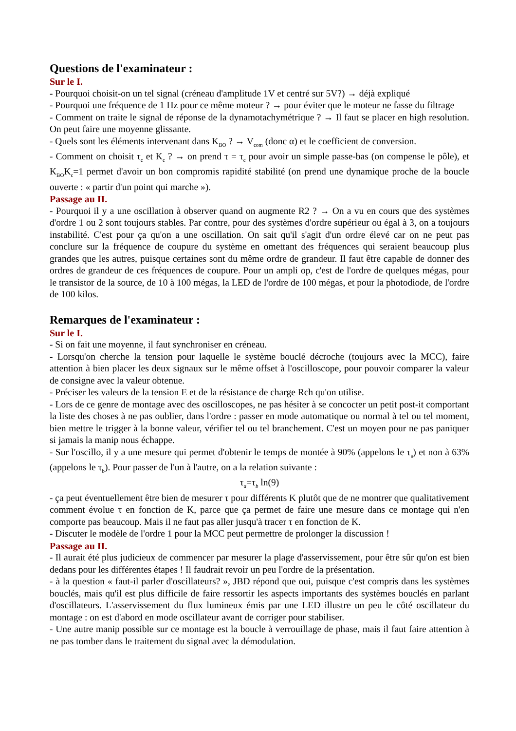Questions de l'examinateur :
Sur le I.
- Pourquoi choisit-on un tel signal (créneau d'amplitude 1V et centré sur 5V?) → déjà expliqué
- Pourquoi une fréquence de 1 Hz pour ce même moteur ? → pour éviter que le moteur ne fasse du filtrage
- Comment on traite le signal de réponse de la dynamotachymétrique ? → Il faut se placer en high resolution. On peut faire une moyenne glissante.
- Quels sont les éléments intervenant dans K<sub>BO</sub> ? → V<sub>com</sub> (donc α) et le coefficient de conversion.
- Comment on choisit τ<sub>c</sub> et K<sub>c</sub> ? → on prend τ = τ<sub>c</sub> pour avoir un simple passe-bas (on compense le pôle), et K<sub>BO</sub>K<sub>c</sub>=1 permet d'avoir un bon compromis rapidité stabilité (on prend une dynamique proche de la boucle ouverte : « partir d'un point qui marche »).
Passage au II.
- Pourquoi il y a une oscillation à observer quand on augmente R2 ? → On a vu en cours que des systèmes d'ordre 1 ou 2 sont toujours stables. Par contre, pour des systèmes d'ordre supérieur ou égal à 3, on a toujours instabilité. C'est pour ça qu'on a une oscillation. On sait qu'il s'agit d'un ordre élevé car on ne peut pas conclure sur la fréquence de coupure du système en omettant des fréquences qui seraient beaucoup plus grandes que les autres, puisque certaines sont du même ordre de grandeur. Il faut être capable de donner des ordres de grandeur de ces fréquences de coupure. Pour un ampli op, c'est de l'ordre de quelques mégas, pour le transistor de la source, de 10 à 100 mégas, la LED de l'ordre de 100 mégas, et pour la photodiode, de l'ordre de 100 kilos.
Remarques de l'examinateur :
Sur le I.
- Si on fait une moyenne, il faut synchroniser en créneau.
- Lorsqu'on cherche la tension pour laquelle le système bouclé décroche (toujours avec la MCC), faire attention à bien placer les deux signaux sur le même offset à l'oscilloscope, pour pouvoir comparer la valeur de consigne avec la valeur obtenue.
- Préciser les valeurs de la tension E et de la résistance de charge Rch qu'on utilise.
- Lors de ce genre de montage avec des oscilloscopes, ne pas hésiter à se concocter un petit post-it comportant la liste des choses à ne pas oublier, dans l'ordre : passer en mode automatique ou normal à tel ou tel moment, bien mettre le trigger à la bonne valeur, vérifier tel ou tel branchement. C'est un moyen pour ne pas paniquer si jamais la manip nous échappe.
- Sur l'oscillo, il y a une mesure qui permet d'obtenir le temps de montée à 90% (appelons le τ<sub>a</sub>) et non à 63% (appelons le τ<sub>b</sub>). Pour passer de l'un à l'autre, on a la relation suivante :
τ<sub>a</sub>=τ<sub>b</sub> ln(9)
- ça peut éventuellement être bien de mesurer τ pour différents K plutôt que de ne montrer que qualitativement comment évolue τ en fonction de K, parce que ça permet de faire une mesure dans ce montage qui n'en comporte pas beaucoup. Mais il ne faut pas aller jusqu'à tracer τ en fonction de K.
- Discuter le modèle de l'ordre 1 pour la MCC peut permettre de prolonger la discussion !
Passage au II.
- Il aurait été plus judicieux de commencer par mesurer la plage d'asservissement, pour être sûr qu'on est bien dedans pour les différentes étapes ! Il faudrait revoir un peu l'ordre de la présentation.
- à la question « faut-il parler d'oscillateurs? », JBD répond que oui, puisque c'est compris dans les systèmes bouclés, mais qu'il est plus difficile de faire ressortir les aspects importants des systèmes bouclés en parlant d'oscillateurs. L'asservissement du flux lumineux émis par une LED illustre un peu le côté oscillateur du montage : on est d'abord en mode oscillateur avant de corriger pour stabiliser.
- Une autre manip possible sur ce montage est la boucle à verrouillage de phase, mais il faut faire attention à ne pas tomber dans le traitement du signal avec la démodulation.